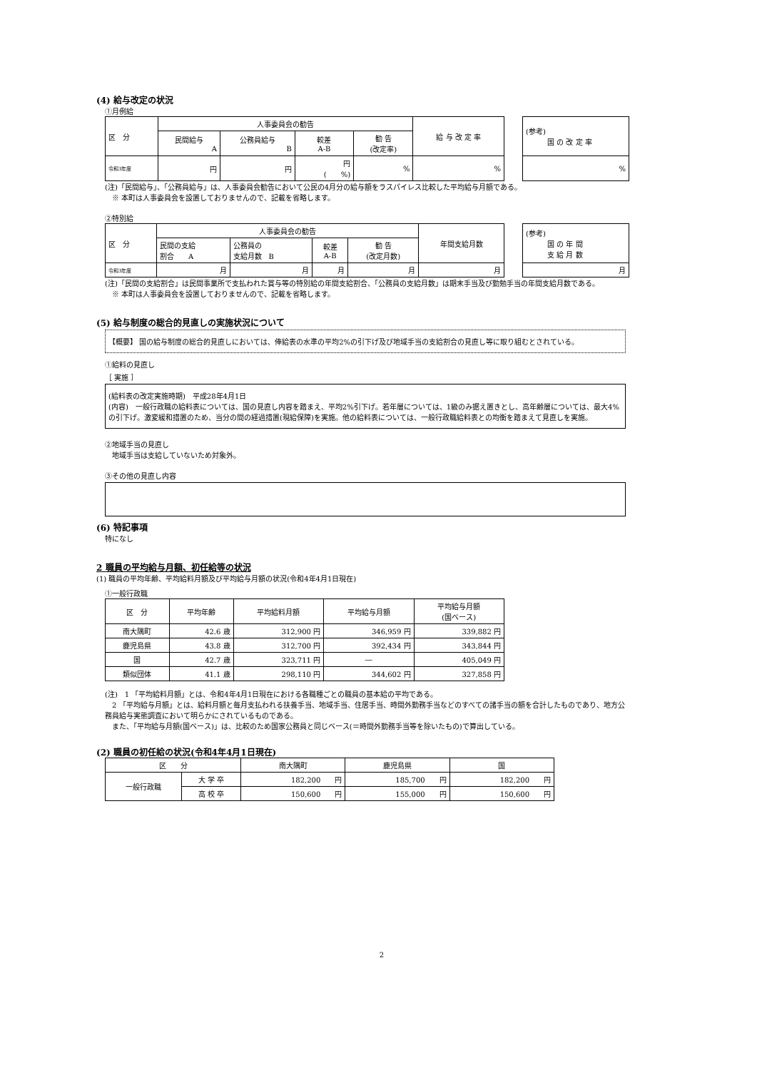(4) 給与改定の状況
①月例給
| 区 分 | 人事委員会の勧告 | | | | 給 与 改 定 率 |
| | 民間給与 A | 公務員給与 B | 較差 A-B | 勧 告 (改定率) | |
| 令和3年度 | 円 | 円 | 円 ( %) | % | % |
| (参考) 国 の 改 定 率 |
| % |
(注)「民間給与」、「公務員給与」は、人事委員会勧告において公民の4月分の給与額をラスパイレス比較した平均給与月額である。
　※ 本町は人事委員会を設置しておりませんので、記載を省略します。
②特別給
| 区 分 | 人事委員会の勧告 | | | | 年間支給月数 |
| | 民間の支給 割合 A | 公務員の 支給月数 B | 較差 A-B | 勧 告 (改定月数) | |
| 令和3年度 | 月 | 月 | 月 | 月 | 月 |
| (参考) 国 の 年 間 支 給 月 数 |
| 月 |
(注)「民間の支給割合」は民間事業所で支払われた賞与等の特別給の年間支給割合、「公務員の支給月数」は期末手当及び勤勉手当の年間支給月数である。
　※ 本町は人事委員会を設置しておりませんので、記載を省略します。
(5) 給与制度の総合的見直しの実施状況について
【概要】 国の給与制度の総合的見直しにおいては、俸給表の水準の平均2%の引下げ及び地域手当の支給割合の見直し等に取り組むとされている。
①給料の見直し
［ 実施 ］
(給料表の改定実施時期)　平成28年4月1日
(内容)　一般行政職の給料表については、国の見直し内容を踏まえ、平均2%引下げ。若年層については、1級のみ据え置きとし、高年齢層については、最大4%の引下げ。激変緩和措置のため、当分の間の経過措置(現給保障)を実施。他の給料表については、一般行政職給料表との均衡を踏まえて見直しを実施。
②地域手当の見直し
　地域手当は支給していないため対象外。
③その他の見直し内容
(6) 特記事項
特になし
2 職員の平均給与月額、初任給等の状況
(1) 職員の平均年齢、平均給料月額及び平均給与月額の状況(令和4年4月1日現在)
①一般行政職
| 区 分 | 平均年齢 | 平均給料月額 | 平均給与月額 | 平均給与月額 (国ベース) |
| --- | --- | --- | --- | --- |
| 南大隅町 | 42.6 歳 | 312,900 円 | 346,959 円 | 339,882 円 |
| 鹿児島県 | 43.8 歳 | 312,700 円 | 392,434 円 | 343,844 円 |
| 国 | 42.7 歳 | 323,711 円 | ― | 405,049 円 |
| 類似団体 | 41.1 歳 | 298,110 円 | 344,602 円 | 327,858 円 |
(注)　1 「平均給料月額」とは、令和4年4月1日現在における各職種ごとの職員の基本給の平均である。
　2 「平均給与月額」とは、給料月額と毎月支払われる扶養手当、地域手当、住居手当、時間外勤務手当などのすべての諸手当の額を合計したものであり、地方公務員給与実態調査において明らかにされているものである。
　また、「平均給与月額(国ベース)」は、比較のため国家公務員と同じベース(＝時間外勤務手当等を除いたもの)で算出している。
(2) 職員の初任給の状況(令和4年4月1日現在)
| 区 分 | | 南大隅町 | 鹿児島県 | 国 |
| --- | --- | --- | --- | --- |
| 一般行政職 | 大 学 卒 | 182,200 円 | 185,700 円 | 182,200 円 |
| | 高 校 卒 | 150,600 円 | 155,000 円 | 150,600 円 |
2